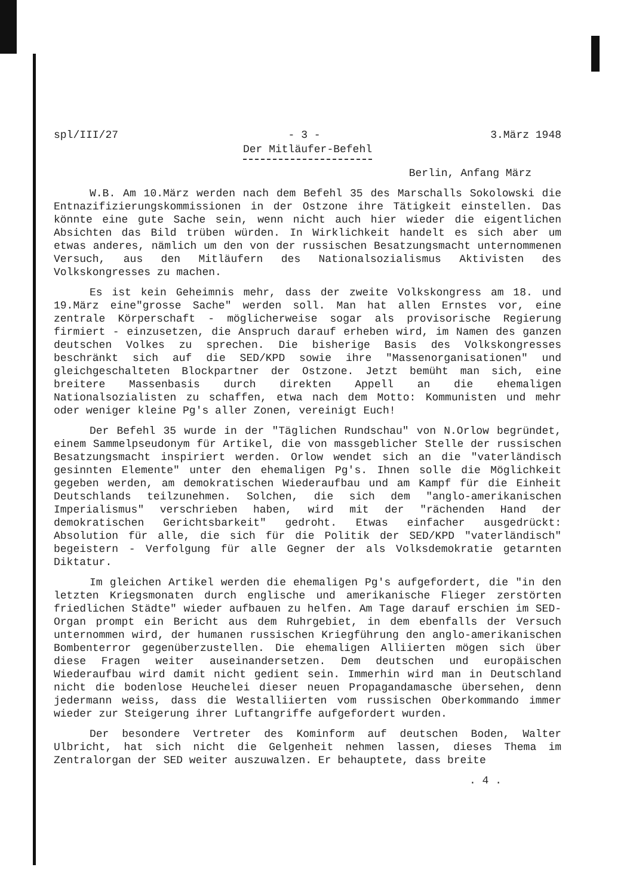spl/III/27 - 3 - 3.März 1948
Der Mitläufer-Befehl
Berlin, Anfang März
W.B. Am 10.März werden nach dem Befehl 35 des Marschalls Sokolowski die Entnazifizierungskommissionen in der Ostzone ihre Tätigkeit einstellen. Das könnte eine gute Sache sein, wenn nicht auch hier wieder die eigentlichen Absichten das Bild trüben würden. In Wirklichkeit handelt es sich aber um etwas anderes, nämlich um den von der russischen Besatzungsmacht unternommenen Versuch, aus den Mitläufern des Nationalsozialismus Aktivisten des Volkskongresses zu machen.
Es ist kein Geheimnis mehr, dass der zweite Volkskongress am 18. und 19.März eine"grosse Sache" werden soll. Man hat allen Ernstes vor, eine zentrale Körperschaft - möglicherweise sogar als provisorische Regierung firmiert - einzusetzen, die Anspruch darauf erheben wird, im Namen des ganzen deutschen Volkes zu sprechen. Die bisherige Basis des Volkskongresses beschränkt sich auf die SED/KPD sowie ihre "Massenorganisationen" und gleichgeschalteten Blockpartner der Ostzone. Jetzt bemüht man sich, eine breitere Massenbasis durch direkten Appell an die ehemaligen Nationalsozialisten zu schaffen, etwa nach dem Motto: Kommunisten und mehr oder weniger kleine Pg's aller Zonen, vereinigt Euch!
Der Befehl 35 wurde in der "Täglichen Rundschau" von N.Orlow begründet, einem Sammelpseudonym für Artikel, die von massgeblicher Stelle der russischen Besatzungsmacht inspiriert werden. Orlow wendet sich an die "vaterländisch gesinnten Elemente" unter den ehemaligen Pg's. Ihnen solle die Möglichkeit gegeben werden, am demokratischen Wiederaufbau und am Kampf für die Einheit Deutschlands teilzunehmen. Solchen, die sich dem "anglo-amerikanischen Imperialismus" verschrieben haben, wird mit der "rächenden Hand der demokratischen Gerichtsbarkeit" gedroht. Etwas einfacher ausgedrückt: Absolution für alle, die sich für die Politik der SED/KPD "vaterländisch" begeistern - Verfolgung für alle Gegner der als Volksdemokratie getarnten Diktatur.
Im gleichen Artikel werden die ehemaligen Pg's aufgefordert, die "in den letzten Kriegsmonaten durch englische und amerikanische Flieger zerstörten friedlichen Städte" wieder aufbauen zu helfen. Am Tage darauf erschien im SED-Organ prompt ein Bericht aus dem Ruhrgebiet, in dem ebenfalls der Versuch unternommen wird, der humanen russischen Kriegführung den anglo-amerikanischen Bombenterror gegenüberzustellen. Die ehemaligen Alliierten mögen sich über diese Fragen weiter auseinandersetzen. Dem deutschen und europäischen Wiederaufbau wird damit nicht gedient sein. Immerhin wird man in Deutschland nicht die bodenlose Heuchelei dieser neuen Propagandamasche übersehen, denn jedermann weiss, dass die Westalliierten vom russischen Oberkommando immer wieder zur Steigerung ihrer Luftangriffe aufgefordert wurden.
Der besondere Vertreter des Kominform auf deutschen Boden, Walter Ulbricht, hat sich nicht die Gelgenheit nehmen lassen, dieses Thema im Zentralorgan der SED weiter auszuwalzen. Er behauptete, dass breite
. 4 .